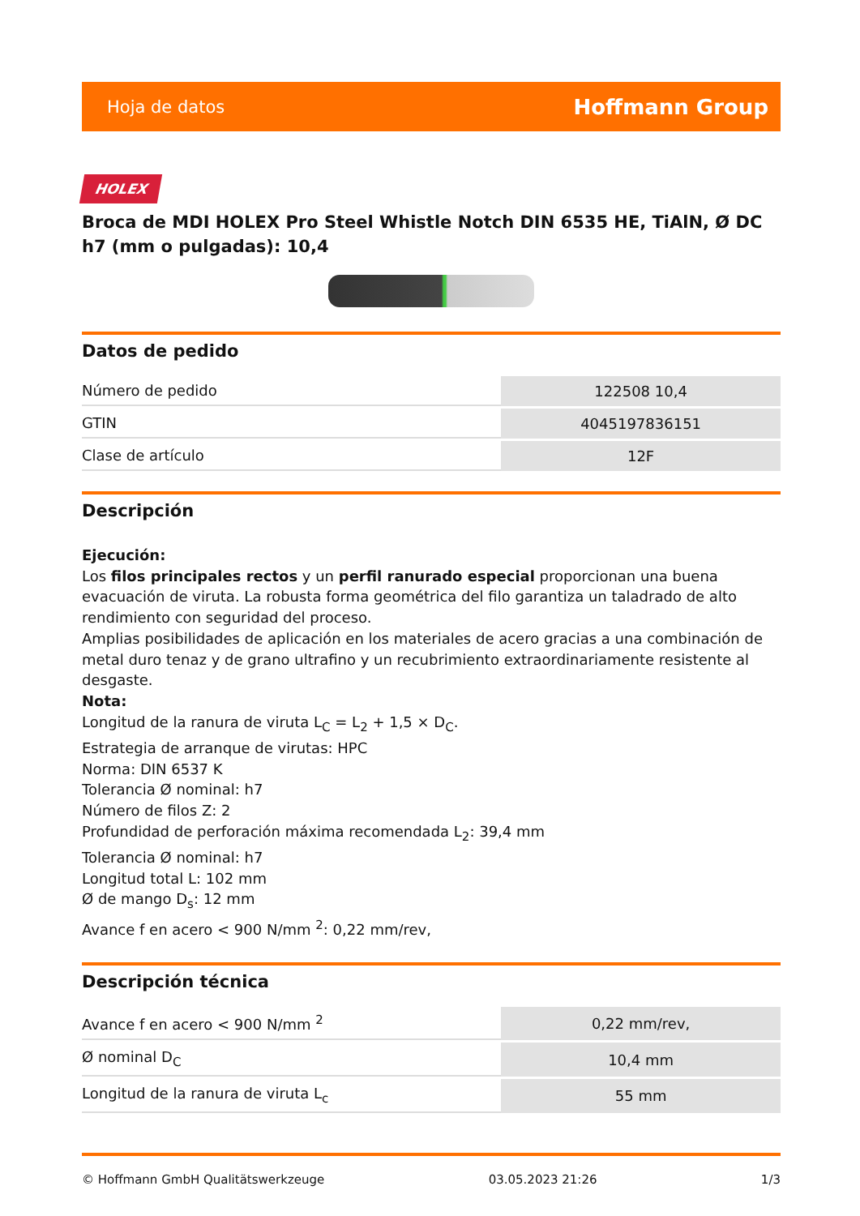Hoja de datos Hoffmann Group
HOLEX
Broca de MDI HOLEX Pro Steel Whistle Notch DIN 6535 HE, TiAlN, Ø DC h7 (mm o pulgadas): 10,4
Datos de pedido
| Número de pedido | 122508 10,4 |
| GTIN | 4045197836151 |
| Clase de artículo | 12F |
Descripción
Ejecución:
Los filos principales rectos y un perfil ranurado especial proporcionan una buena evacuación de viruta. La robusta forma geométrica del filo garantiza un taladrado de alto rendimiento con seguridad del proceso.
Amplias posibilidades de aplicación en los materiales de acero gracias a una combinación de metal duro tenaz y de grano ultrafino y un recubrimiento extraordinariamente resistente al desgaste.
Nota:
Longitud de la ranura de viruta L<sub>C</sub> = L<sub>2</sub> + 1,5 × D<sub>C</sub>.
Estrategia de arranque de virutas: HPC
Norma: DIN 6537 K
Tolerancia Ø nominal: h7
Número de filos Z: 2
Profundidad de perforación máxima recomendada L<sub>2</sub>: 39,4 mm
Tolerancia Ø nominal: h7
Longitud total L: 102 mm
Ø de mango D<sub>s</sub>: 12 mm
Avance f en acero < 900 N/mm <sup>2</sup>: 0,22 mm/rev,
Descripción técnica
| Avance f en acero < 900 N/mm <sup>2</sup> | 0,22 mm/rev, |
| Ø nominal D<sub>C</sub> | 10,4 mm |
| Longitud de la ranura de viruta L<sub>c</sub> | 55 mm |
© Hoffmann GmbH Qualitätswerkzeuge 03.05.2023 21:26 1/3